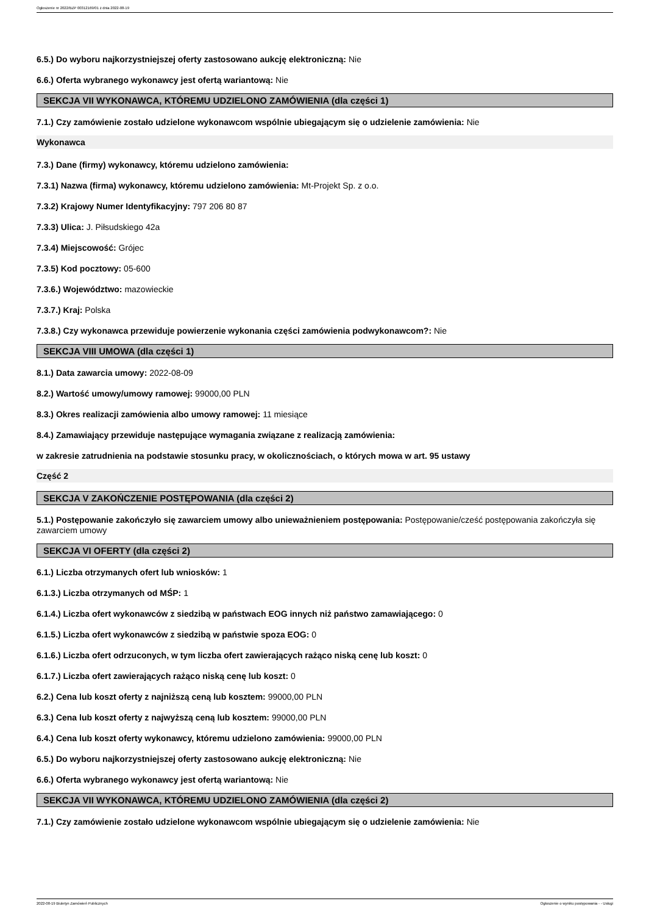Ogłoszenie nr 2022/BZP 00312169/01 z dnia 2022-08-19
6.5.) Do wyboru najkorzystniejszej oferty zastosowano aukcję elektroniczną: Nie
6.6.) Oferta wybranego wykonawcy jest ofertą wariantową: Nie
SEKCJA VII WYKONAWCA, KTÓREMU UDZIELONO ZAMÓWIENIA (dla części 1)
7.1.) Czy zamówienie zostało udzielone wykonawcom wspólnie ubiegającym się o udzielenie zamówienia: Nie
Wykonawca
7.3.) Dane (firmy) wykonawcy, któremu udzielono zamówienia:
7.3.1) Nazwa (firma) wykonawcy, któremu udzielono zamówienia: Mt-Projekt Sp. z o.o.
7.3.2) Krajowy Numer Identyfikacyjny: 797 206 80 87
7.3.3) Ulica: J. Piłsudskiego 42a
7.3.4) Miejscowość: Grójec
7.3.5) Kod pocztowy: 05-600
7.3.6.) Województwo: mazowieckie
7.3.7.) Kraj: Polska
7.3.8.) Czy wykonawca przewiduje powierzenie wykonania części zamówienia podwykonawcom?: Nie
SEKCJA VIII UMOWA (dla części 1)
8.1.) Data zawarcia umowy: 2022-08-09
8.2.) Wartość umowy/umowy ramowej: 99000,00 PLN
8.3.) Okres realizacji zamówienia albo umowy ramowej: 11 miesiące
8.4.) Zamawiający przewiduje następujące wymagania związane z realizacją zamówienia:
w zakresie zatrudnienia na podstawie stosunku pracy, w okolicznościach, o których mowa w art. 95 ustawy
Część 2
SEKCJA V ZAKOŃCZENIE POSTĘPOWANIA (dla części 2)
5.1.) Postępowanie zakończyło się zawarciem umowy albo unieważnieniem postępowania: Postępowanie/cześć postępowania zakończyła się zawarciem umowy
SEKCJA VI OFERTY (dla części 2)
6.1.) Liczba otrzymanych ofert lub wniosków: 1
6.1.3.) Liczba otrzymanych od MŚP: 1
6.1.4.) Liczba ofert wykonawców z siedzibą w państwach EOG innych niż państwo zamawiającego: 0
6.1.5.) Liczba ofert wykonawców z siedzibą w państwie spoza EOG: 0
6.1.6.) Liczba ofert odrzuconych, w tym liczba ofert zawierających rażąco niską cenę lub koszt: 0
6.1.7.) Liczba ofert zawierających rażąco niską cenę lub koszt: 0
6.2.) Cena lub koszt oferty z najniższą ceną lub kosztem: 99000,00 PLN
6.3.) Cena lub koszt oferty z najwyższą ceną lub kosztem: 99000,00 PLN
6.4.) Cena lub koszt oferty wykonawcy, któremu udzielono zamówienia: 99000,00 PLN
6.5.) Do wyboru najkorzystniejszej oferty zastosowano aukcję elektroniczną: Nie
6.6.) Oferta wybranego wykonawcy jest ofertą wariantową: Nie
SEKCJA VII WYKONAWCA, KTÓREMU UDZIELONO ZAMÓWIENIA (dla części 2)
7.1.) Czy zamówienie zostało udzielone wykonawcom wspólnie ubiegającym się o udzielenie zamówienia: Nie
2022-08-19 Biuletyn Zamówień Publicznych Ogłoszenie o wyniku postępowania - - Usługi